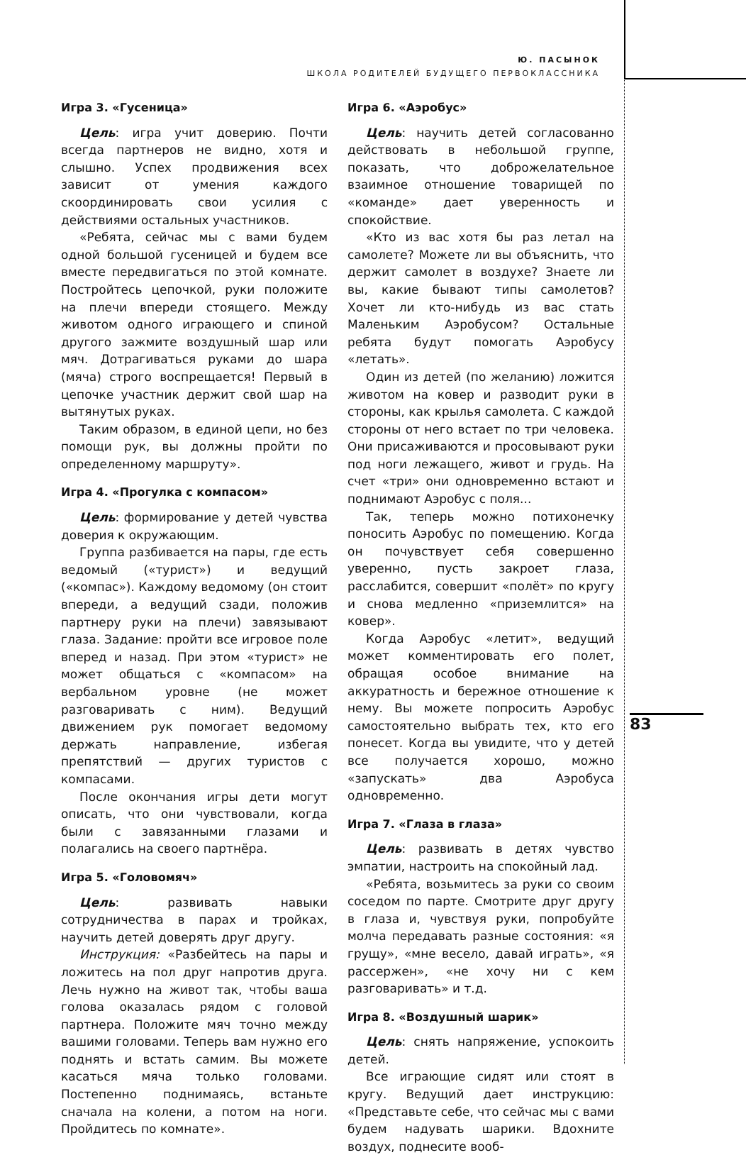Ю. ПАСЫНОК
ШКОЛА РОДИТЕЛЕЙ БУДУЩЕГО ПЕРВОКЛАССНИКА
Игра 3. «Гусеница»
Цель: игра учит доверию. Почти всегда партнеров не видно, хотя и слышно. Успех продвижения всех зависит от умения каждого скоординировать свои усилия с действиями остальных участников.
«Ребята, сейчас мы с вами будем одной большой гусеницей и будем все вместе передвигаться по этой комнате. Постройтесь цепочкой, руки положите на плечи впереди стоящего. Между животом одного играющего и спиной другого зажмите воздушный шар или мяч. Дотрагиваться руками до шара (мяча) строго воспрещается! Первый в цепочке участник держит свой шар на вытянутых руках.
Таким образом, в единой цепи, но без помощи рук, вы должны пройти по определенному маршруту».
Игра 4. «Прогулка с компасом»
Цель: формирование у детей чувства доверия к окружающим.
Группа разбивается на пары, где есть ведомый («турист») и ведущий («компас»). Каждому ведомому (он стоит впереди, а ведущий сзади, положив партнеру руки на плечи) завязывают глаза. Задание: пройти все игровое поле вперед и назад. При этом «турист» не может общаться с «компасом» на вербальном уровне (не может разговаривать с ним). Ведущий движением рук помогает ведомому держать направление, избегая препятствий — других туристов с компасами.
После окончания игры дети могут описать, что они чувствовали, когда были с завязанными глазами и полагались на своего партнёра.
Игра 5. «Головомяч»
Цель: развивать навыки сотрудничества в парах и тройках, научить детей доверять друг другу.
Инструкция: «Разбейтесь на пары и ложитесь на пол друг напротив друга. Лечь нужно на живот так, чтобы ваша голова оказалась рядом с головой партнера. Положите мяч точно между вашими головами. Теперь вам нужно его поднять и встать самим. Вы можете касаться мяча только головами. Постепенно поднимаясь, встаньте сначала на колени, а потом на ноги. Пройдитесь по комнате».
Игра 6. «Аэробус»
Цель: научить детей согласованно действовать в небольшой группе, показать, что доброжелательное взаимное отношение товарищей по «команде» дает уверенность и спокойствие.
«Кто из вас хотя бы раз летал на самолете? Можете ли вы объяснить, что держит самолет в воздухе? Знаете ли вы, какие бывают типы самолетов? Хочет ли кто-нибудь из вас стать Маленьким Аэробусом? Остальные ребята будут помогать Аэробусу «летать».
Один из детей (по желанию) ложится животом на ковер и разводит руки в стороны, как крылья самолета. С каждой стороны от него встает по три человека. Они присаживаются и просовывают руки под ноги лежащего, живот и грудь. На счет «три» они одновременно встают и поднимают Аэробус с поля...
Так, теперь можно потихонечку поносить Аэробус по помещению. Когда он почувствует себя совершенно уверенно, пусть закроет глаза, расслабится, совершит «полёт» по кругу и снова медленно «приземлится» на ковер».
Когда Аэробус «летит», ведущий может комментировать его полет, обращая особое внимание на аккуратность и бережное отношение к нему. Вы можете попросить Аэробус самостоятельно выбрать тех, кто его понесет. Когда вы увидите, что у детей все получается хорошо, можно «запускать» два Аэробуса одновременно.
Игра 7. «Глаза в глаза»
Цель: развивать в детях чувство эмпатии, настроить на спокойный лад.
«Ребята, возьмитесь за руки со своим соседом по парте. Смотрите друг другу в глаза и, чувствуя руки, попробуйте молча передавать разные состояния: «я грущу», «мне весело, давай играть», «я рассержен», «не хочу ни с кем разговаривать» и т.д.
Игра 8. «Воздушный шарик»
Цель: снять напряжение, успокоить детей.
Все играющие сидят или стоят в кругу. Ведущий дает инструкцию: «Представьте себе, что сейчас мы с вами будем надувать шарики. Вдохните воздух, поднесите вооб-
83